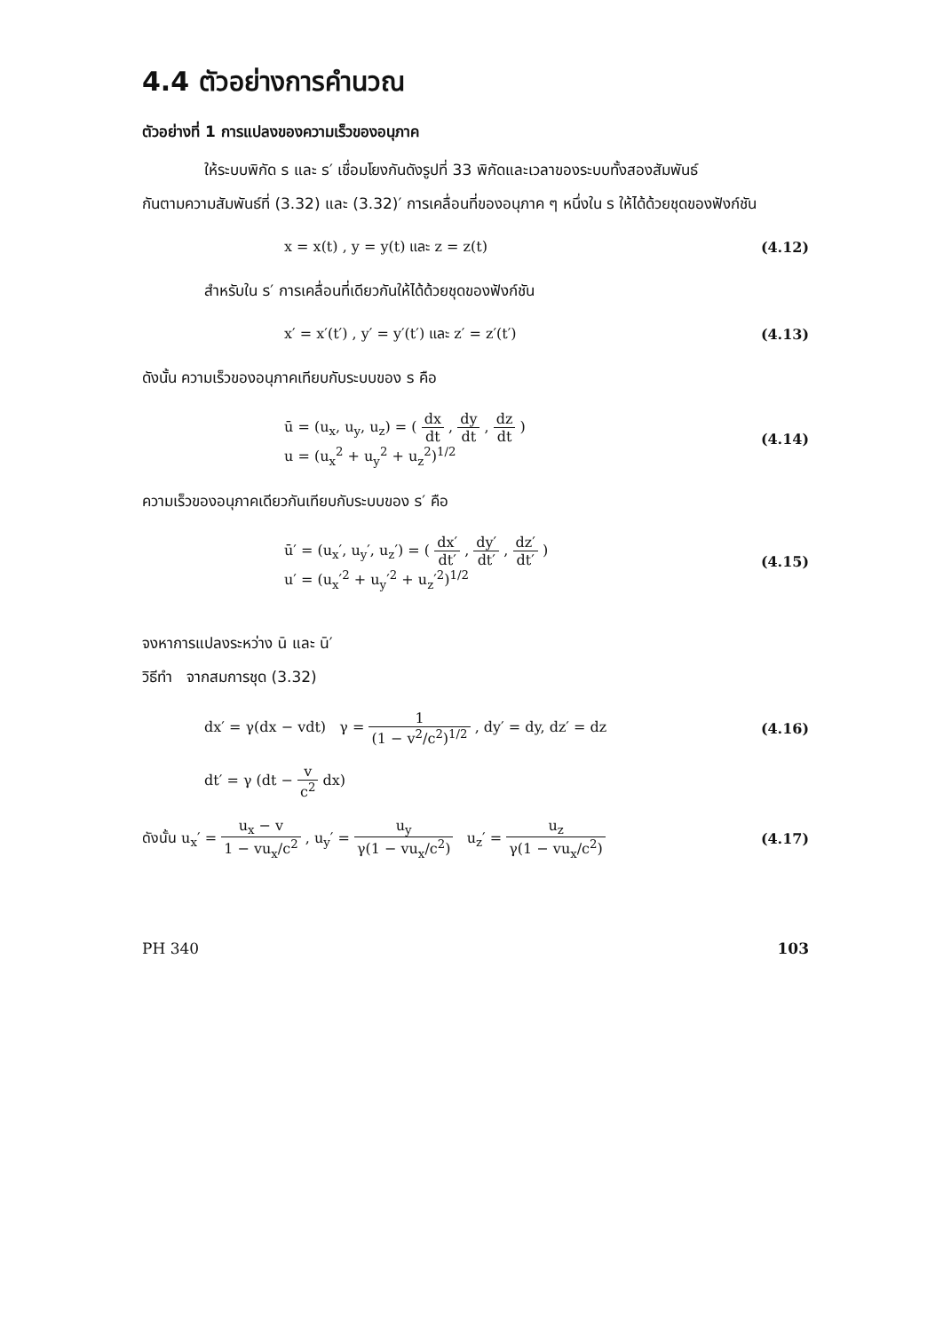4.4 ตัวอย่างการคำนวณ
ตัวอย่างที่ 1 การแปลงของความเร็วของอนุภาค
ให้ระบบพิกัด s และ s′ เชื่อมโยงกันดังรูปที่ 33 พิกัดและเวลาของระบบทั้งสองสัมพันธ์
กันตามความสัมพันธ์ที่ (3.32) และ (3.32)′ การเคลื่อนที่ของอนุภาค ๆ หนึ่งใน s ให้ได้ด้วยชุดของฟังก์ชัน
x = x(t) , y = y(t) และ z = z(t) (4.12)
สำหรับใน s′ การเคลื่อนที่เดียวกันให้ได้ด้วยชุดของฟังก์ชัน
x′ = x′(t′) , y′ = y′(t′) และ z′ = z′(t′) (4.13)
ดังนั้น ความเร็วของอนุภาคเทียบกับระบบของ s คือ
ū = (u<sub>x</sub>, u<sub>y</sub>, u<sub>z</sub>) = ( dx dt , dy dt , dz dt )
u = (u<sub>x</sub><sup>2</sup> + u<sub>y</sub><sup>2</sup> + u<sub>z</sub><sup>2</sup>)<sup>1/2</sup> (4.14)
ความเร็วของอนุภาคเดียวกันเทียบกับระบบของ s′ คือ
ū′ = (u<sub>x</sub>′, u<sub>y</sub>′, u<sub>z</sub>′) = ( dx′ dt′ , dy′ dt′ , dz′ dt′ )
u′ = (u<sub>x</sub>′<sup>2</sup> + u<sub>y</sub>′<sup>2</sup> + u<sub>z</sub>′<sup>2</sup>)<sup>1/2</sup> (4.15)
จงหาการแปลงระหว่าง ū และ ū′
วิธีทำ จากสมการชุด (3.32)
dx′ = γ(dx − vdt) γ = 1 (1 − v<sup>2</sup>/c<sup>2</sup>)<sup>1/2</sup> , dy′ = dy, dz′ = dz (4.16)
dt′ = γ (dt − v c<sup>2</sup> dx)
ดังนั้น u<sub>x</sub>′ = u<sub>x</sub> − v 1 − vu<sub>x</sub>/c<sup>2</sup> , u<sub>y</sub>′ = u<sub>y</sub> γ(1 − vu<sub>x</sub>/c<sup>2</sup>) u<sub>z</sub>′ = u<sub>z</sub> γ(1 − vu<sub>x</sub>/c<sup>2</sup>) (4.17)
PH 340 103